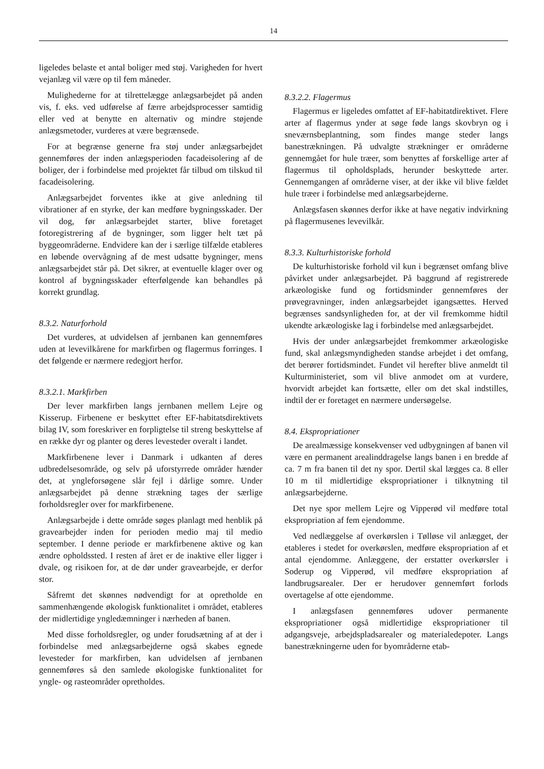14
ligeledes belaste et antal boliger med støj. Varigheden for hvert vejanlæg vil være op til fem måneder.
Mulighederne for at tilrettelægge anlægsarbejdet på anden vis, f. eks. ved udførelse af færre arbejdsprocesser samtidig eller ved at benytte en alternativ og mindre støjende anlægsmetoder, vurderes at være begrænsede.
For at begrænse generne fra støj under anlægsarbejdet gennemføres der inden anlægsperioden facadeisolering af de boliger, der i forbindelse med projektet får tilbud om tilskud til facadeisolering.
Anlægsarbejdet forventes ikke at give anledning til vibrationer af en styrke, der kan medføre bygningsskader. Der vil dog, før anlægsarbejdet starter, blive foretaget fotoregistrering af de bygninger, som ligger helt tæt på byggeområderne. Endvidere kan der i særlige tilfælde etableres en løbende overvågning af de mest udsatte bygninger, mens anlægsarbejdet står på. Det sikrer, at eventuelle klager over og kontrol af bygningsskader efterfølgende kan behandles på korrekt grundlag.
8.3.2. Naturforhold
Det vurderes, at udvidelsen af jernbanen kan gennemføres uden at levevilkårene for markfirben og flagermus forringes. I det følgende er nærmere redegjort herfor.
8.3.2.1. Markfirben
Der lever markfirben langs jernbanen mellem Lejre og Kisserup. Firbenene er beskyttet efter EF-habitatsdirektivets bilag IV, som foreskriver en forpligtelse til streng beskyttelse af en række dyr og planter og deres levesteder overalt i landet.
Markfirbenene lever i Danmark i udkanten af deres udbredelsesområde, og selv på uforstyrrede områder hænder det, at yngleforsøgene slår fejl i dårlige somre. Under anlægsarbejdet på denne strækning tages der særlige forholdsregler over for markfirbenene.
Anlægsarbejde i dette område søges planlagt med henblik på gravearbejder inden for perioden medio maj til medio september. I denne periode er markfirbenene aktive og kan ændre opholdssted. I resten af året er de inaktive eller ligger i dvale, og risikoen for, at de dør under gravearbejde, er derfor stor.
Såfremt det skønnes nødvendigt for at opretholde en sammenhængende økologisk funktionalitet i området, etableres der midlertidige yngledæmninger i nærheden af banen.
Med disse forholdsregler, og under forudsætning af at der i forbindelse med anlægsarbejderne også skabes egnede levesteder for markfirben, kan udvidelsen af jernbanen gennemføres så den samlede økologiske funktionalitet for yngle- og rasteområder opretholdes.
8.3.2.2. Flagermus
Flagermus er ligeledes omfattet af EF-habitatdirektivet. Flere arter af flagermus ynder at søge føde langs skovbryn og i sneværnsbeplantning, som findes mange steder langs banestrækningen. På udvalgte strækninger er områderne gennemgået for hule træer, som benyttes af forskellige arter af flagermus til opholdsplads, herunder beskyttede arter. Gennemgangen af områderne viser, at der ikke vil blive fældet hule træer i forbindelse med anlægsarbejderne.
Anlægsfasen skønnes derfor ikke at have negativ indvirkning på flagermusenes levevilkår.
8.3.3. Kulturhistoriske forhold
De kulturhistoriske forhold vil kun i begrænset omfang blive påvirket under anlægsarbejdet. På baggrund af registrerede arkæologiske fund og fortidsminder gennemføres der prøvegravninger, inden anlægsarbejdet igangsættes. Herved begrænses sandsynligheden for, at der vil fremkomme hidtil ukendte arkæologiske lag i forbindelse med anlægsarbejdet.
Hvis der under anlægsarbejdet fremkommer arkæologiske fund, skal anlægsmyndigheden standse arbejdet i det omfang, det berører fortidsmindet. Fundet vil herefter blive anmeldt til Kulturministeriet, som vil blive anmodet om at vurdere, hvorvidt arbejdet kan fortsætte, eller om det skal indstilles, indtil der er foretaget en nærmere undersøgelse.
8.4. Ekspropriationer
De arealmæssige konsekvenser ved udbygningen af banen vil være en permanent arealinddragelse langs banen i en bredde af ca. 7 m fra banen til det ny spor. Dertil skal lægges ca. 8 eller 10 m til midlertidige ekspropriationer i tilknytning til anlægsarbejderne.
Det nye spor mellem Lejre og Vipperød vil medføre total ekspropriation af fem ejendomme.
Ved nedlæggelse af overkørslen i Tølløse vil anlægget, der etableres i stedet for overkørslen, medføre ekspropriation af et antal ejendomme. Anlæggene, der erstatter overkørsler i Soderup og Vipperød, vil medføre ekspropriation af landbrugsarealer. Der er herudover gennemført forlods overtagelse af otte ejendomme.
I anlægsfasen gennemføres udover permanente ekspropriationer også midlertidige ekspropriationer til adgangsveje, arbejdspladsarealer og materialedepoter. Langs banestrækningerne uden for byområderne etab-